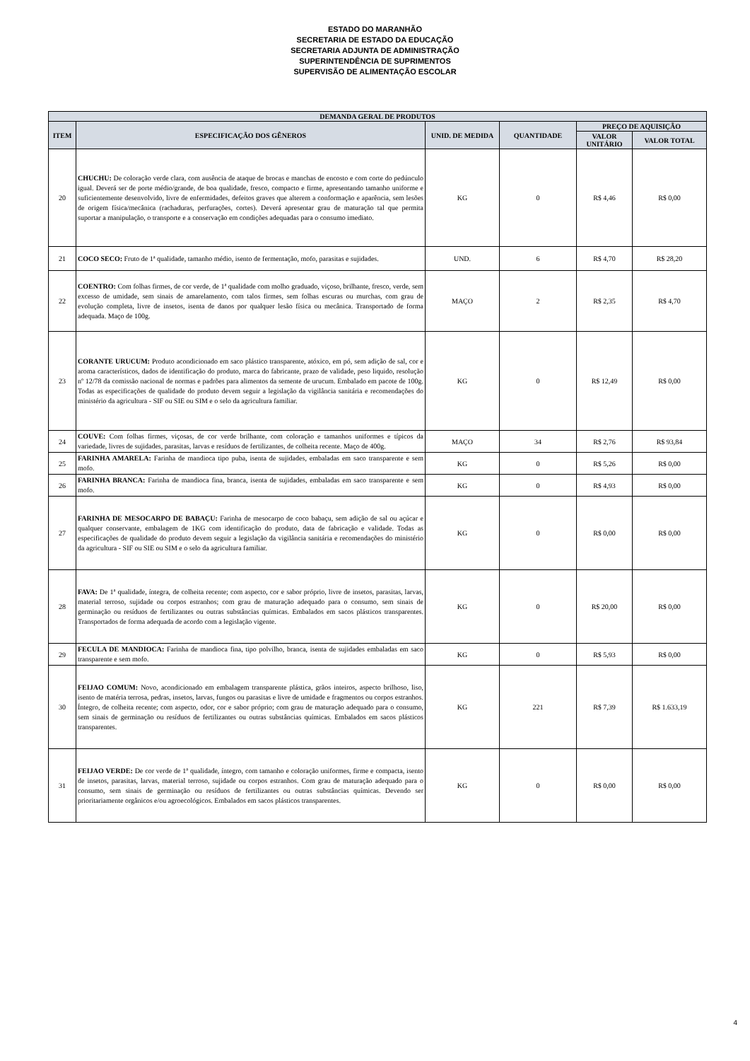ESTADO DO MARANHÃO
SECRETARIA DE ESTADO DA EDUCAÇÃO
SECRETARIA ADJUNTA DE ADMINISTRAÇÃO
SUPERINTENDÊNCIA DE SUPRIMENTOS
SUPERVISÃO DE ALIMENTAÇÃO ESCOLAR
| DEMANDA GERAL DE PRODUTOS | | | | | |
| --- | --- | --- | --- | --- | --- |
| ITEM | ESPECIFICAÇÃO DOS GÊNEROS | UNID. DE MEDIDA | QUANTIDADE | PREÇO DE AQUISIÇÃO | |
| | | | | VALOR UNITÁRIO | VALOR TOTAL |
| 20 | CHUCHU: De coloração verde clara, com ausência de ataque de brocas e manchas de encosto e com corte do pedúnculo igual. Deverá ser de porte médio/grande, de boa qualidade, fresco, compacto e firme, apresentando tamanho uniforme e suficientemente desenvolvido, livre de enfermidades, defeitos graves que alterem a conformação e aparência, sem lesões de origem física/mecânica (rachaduras, perfurações, cortes). Deverá apresentar grau de maturação tal que permita suportar a manipulação, o transporte e a conservação em condições adequadas para o consumo imediato. | KG | 0 | R$ 4,46 | R$ 0,00 |
| 21 | COCO SECO: Fruto de 1ª qualidade, tamanho médio, isento de fermentação, mofo, parasitas e sujidades. | UND. | 6 | R$ 4,70 | R$ 28,20 |
| 22 | COENTRO: Com folhas firmes, de cor verde, de 1ª qualidade com molho graduado, viçoso, brilhante, fresco, verde, sem excesso de umidade, sem sinais de amarelamento, com talos firmes, sem folhas escuras ou murchas, com grau de evolução completa, livre de insetos, isenta de danos por qualquer lesão física ou mecânica. Transportado de forma adequada. Maço de 100g. | MAÇO | 2 | R$ 2,35 | R$ 4,70 |
| 23 | CORANTE URUCUM: Produto acondicionado em saco plástico transparente, atóxico, em pó, sem adição de sal, cor e aroma característicos, dados de identificação do produto, marca do fabricante, prazo de validade, peso liquido, resolução nº 12/78 da comissão nacional de normas e padrões para alimentos da semente de urucum. Embalado em pacote de 100g. Todas as especificações de qualidade do produto devem seguir a legislação da vigilância sanitária e recomendações do ministério da agricultura - SIF ou SIE ou SIM e o selo da agricultura familiar. | KG | 0 | R$ 12,49 | R$ 0,00 |
| 24 | COUVE: Com folhas firmes, viçosas, de cor verde brilhante, com coloração e tamanhos uniformes e típicos da variedade, livres de sujidades, parasitas, larvas e resíduos de fertilizantes, de colheita recente. Maço de 400g. | MAÇO | 34 | R$ 2,76 | R$ 93,84 |
| 25 | FARINHA AMARELA: Farinha de mandioca tipo puba, isenta de sujidades, embaladas em saco transparente e sem mofo. | KG | 0 | R$ 5,26 | R$ 0,00 |
| 26 | FARINHA BRANCA: Farinha de mandioca fina, branca, isenta de sujidades, embaladas em saco transparente e sem mofo. | KG | 0 | R$ 4,93 | R$ 0,00 |
| 27 | FARINHA DE MESOCARPO DE BABAÇU: Farinha de mesocarpo de coco babaçu, sem adição de sal ou açúcar e qualquer conservante, embalagem de 1KG com identificação do produto, data de fabricação e validade. Todas as especificações de qualidade do produto devem seguir a legislação da vigilância sanitária e recomendações do ministério da agricultura - SIF ou SIE ou SIM e o selo da agricultura familiar. | KG | 0 | R$ 0,00 | R$ 0,00 |
| 28 | FAVA: De 1ª qualidade, íntegra, de colheita recente; com aspecto, cor e sabor próprio, livre de insetos, parasitas, larvas, material terroso, sujidade ou corpos estranhos; com grau de maturação adequado para o consumo, sem sinais de germinação ou resíduos de fertilizantes ou outras substâncias químicas. Embalados em sacos plásticos transparentes. Transportados de forma adequada de acordo com a legislação vigente. | KG | 0 | R$ 20,00 | R$ 0,00 |
| 29 | FECULA DE MANDIOCA: Farinha de mandioca fina, tipo polvilho, branca, isenta de sujidades embaladas em saco transparente e sem mofo. | KG | 0 | R$ 5,93 | R$ 0,00 |
| 30 | FEIJAO COMUM: Novo, acondicionado em embalagem transparente plástica, grãos inteiros, aspecto brilhoso, liso, isento de matéria terrosa, pedras, insetos, larvas, fungos ou parasitas e livre de umidade e fragmentos ou corpos estranhos. Íntegro, de colheita recente; com aspecto, odor, cor e sabor próprio; com grau de maturação adequado para o consumo, sem sinais de germinação ou resíduos de fertilizantes ou outras substâncias químicas. Embalados em sacos plásticos transparentes. | KG | 221 | R$ 7,39 | R$ 1.633,19 |
| 31 | FEIJAO VERDE: De cor verde de 1ª qualidade, íntegro, com tamanho e coloração uniformes, firme e compacta, isento de insetos, parasitas, larvas, material terroso, sujidade ou corpos estranhos. Com grau de maturação adequado para o consumo, sem sinais de germinação ou resíduos de fertilizantes ou outras substâncias químicas. Devendo ser prioritariamente orgânicos e/ou agroecológicos. Embalados em sacos plásticos transparentes. | KG | 0 | R$ 0,00 | R$ 0,00 |
4